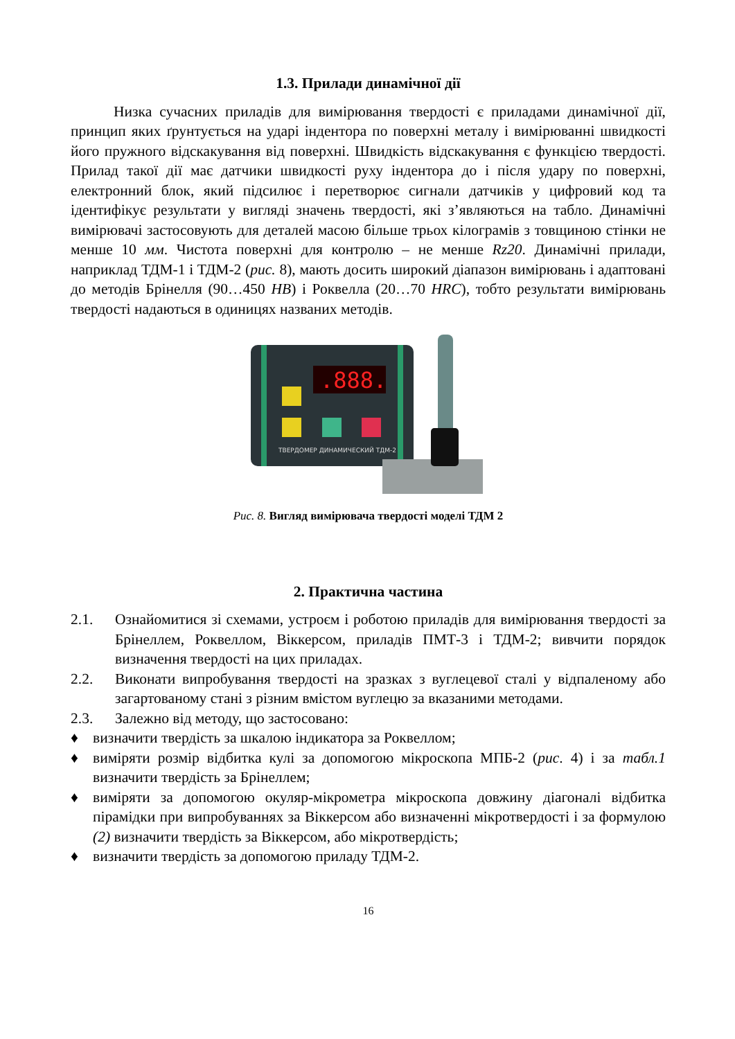1.3. Прилади динамічної дії
Низка сучасних приладів для вимірювання твердості є приладами динамічної дії, принцип яких ґрунтується на ударі індентора по поверхні металу і вимірюванні швидкості його пружного відскакування від поверхні. Швидкість відскакування є функцією твердості. Прилад такої дії має датчики швидкості руху індентора до і після удару по поверхні, електронний блок, який підсилює і перетворює сигнали датчиків у цифровий код та ідентифікує результати у вигляді значень твердості, які з’являються на табло. Динамічні вимірювачі застосовують для деталей масою більше трьох кілограмів з товщиною стінки не менше 10 мм. Чистота поверхні для контролю – не менше Rz20. Динамічні прилади, наприклад ТДМ-1 і ТДМ-2 (рис. 8), мають досить широкий діапазон вимірювань і адаптовані до методів Брінелля (90…450 HB) і Роквелла (20…70 HRC), тобто результати вимірювань твердості надаються в одиницях названих методів.
.888.
ТВЕРДОМЕР ДИНАМИЧЕСКИЙ ТДМ-2
Рис. 8. Вигляд вимірювача твердості моделі ТДМ 2
2. Практична частина
2.1. Ознайомитися зі схемами, устроєм і роботою приладів для вимірювання твердості за Брінеллем, Роквеллом, Віккерсом, приладів ПМТ-3 і ТДМ-2; вивчити порядок визначення твердості на цих приладах.
2.2. Виконати випробування твердості на зразках з вуглецевої сталі у відпаленому або загартованому стані з різним вмістом вуглецю за вказаними методами.
2.3. Залежно від методу, що застосовано:
♦ визначити твердість за шкалою індикатора за Роквеллом;
♦ виміряти розмір відбитка кулі за допомогою мікроскопа МПБ-2 (рис. 4) і за табл.1 визначити твердість за Брінеллем;
♦ виміряти за допомогою окуляр-мікрометра мікроскопа довжину діагоналі відбитка пірамідки при випробуваннях за Віккерсом або визначенні мікротвердості і за формулою (2) визначити твердість за Віккерсом, або мікротвердість;
♦ визначити твердість за допомогою приладу ТДМ-2.
16